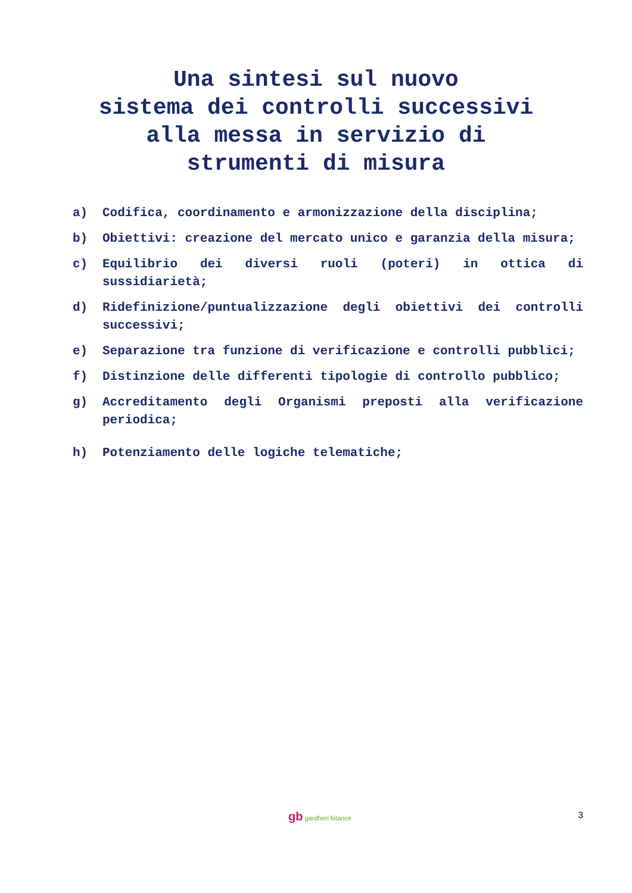Una sintesi sul nuovo
sistema dei controlli successivi
alla messa in servizio di
strumenti di misura
a) Codifica, coordinamento e armonizzazione della disciplina;
b) Obiettivi: creazione del mercato unico e garanzia della misura;
c) Equilibrio dei diversi ruoli (poteri) in ottica di sussidiarietà;
d) Ridefinizione/puntualizzazione degli obiettivi dei controlli successivi;
e) Separazione tra funzione di verificazione e controlli pubblici;
f) Distinzione delle differenti tipologie di controllo pubblico;
g) Accreditamento degli Organismi preposti alla verificazione periodica;
h) Potenziamento delle logiche telematiche;
gb gardhen bilance 3